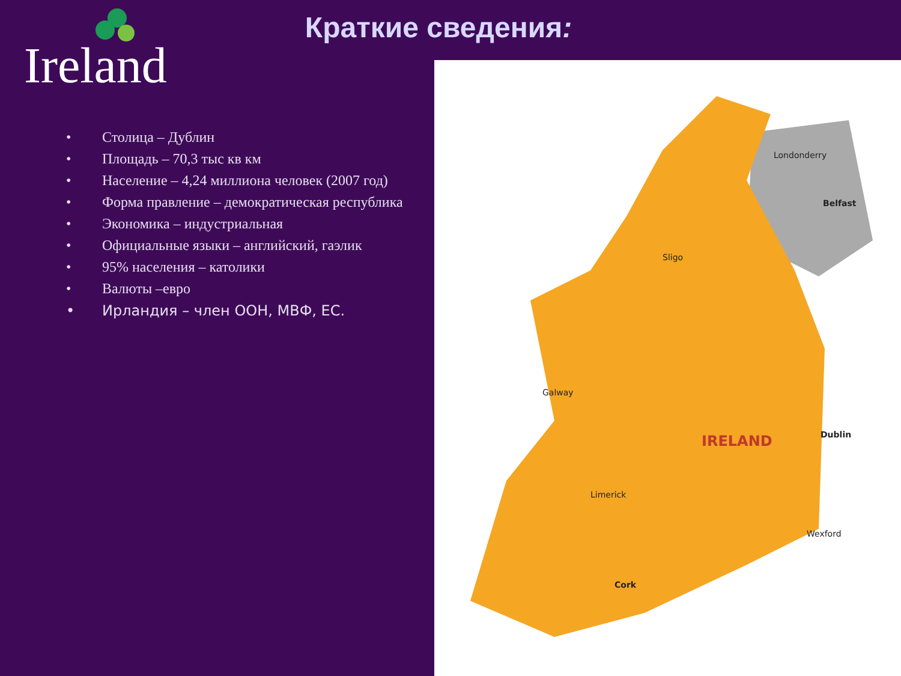Ireland
Краткие сведения:
• Столица – Дублин
• Площадь – 70,3 тыс кв км
• Население – 4,24 миллиона человек (2007 год)
• Форма правление – демократическая республика
• Экономика – индустриальная
• Официальные языки – английский, гаэлик
• 95% населения – католики
• Валюты –евро
• Ирландия – член ООН, МВФ, ЕС.
Londonderry
Belfast
IRELAND Dublin
Galway
Limerick
Cork
Wexford
Sligo